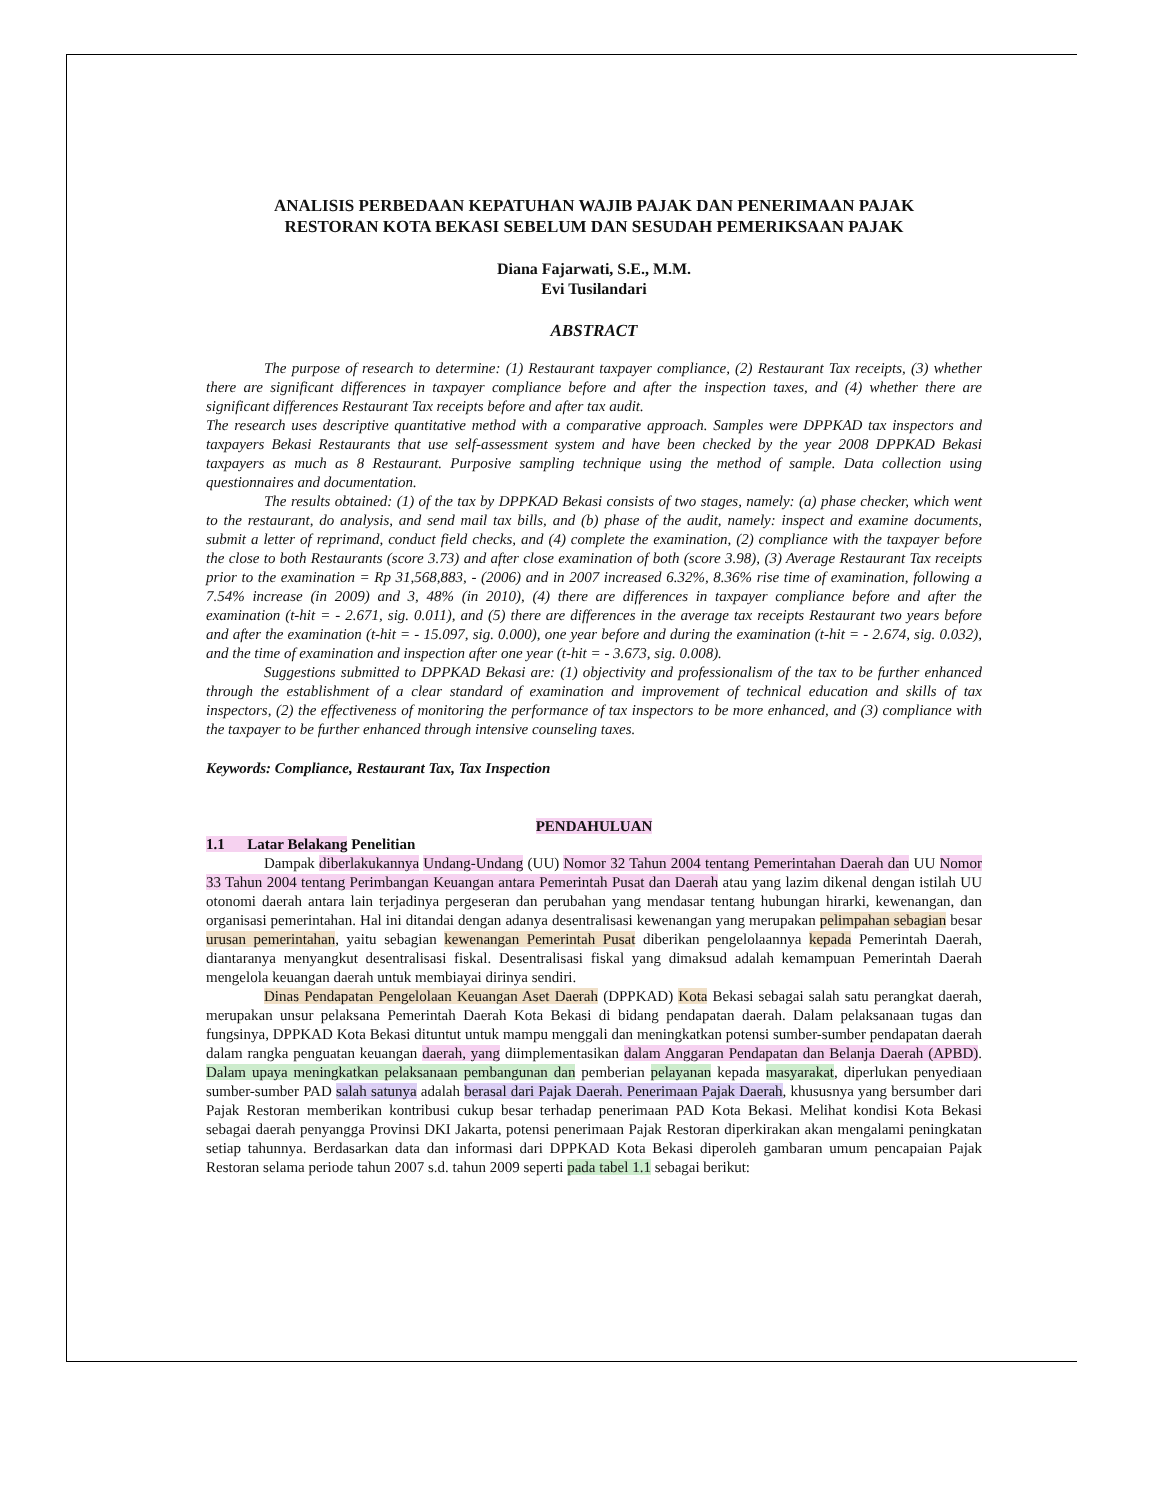ANALISIS PERBEDAAN KEPATUHAN WAJIB PAJAK DAN PENERIMAAN PAJAK
RESTORAN KOTA BEKASI SEBELUM DAN SESUDAH PEMERIKSAAN PAJAK
Diana Fajarwati, S.E., M.M.
Evi Tusilandari
ABSTRACT
The purpose of research to determine: (1) Restaurant taxpayer compliance, (2) Restaurant Tax receipts, (3) whether there are significant differences in taxpayer compliance before and after the inspection taxes, and (4) whether there are significant differences Restaurant Tax receipts before and after tax audit.
The research uses descriptive quantitative method with a comparative approach. Samples were DPPKAD tax inspectors and taxpayers Bekasi Restaurants that use self-assessment system and have been checked by the year 2008 DPPKAD Bekasi taxpayers as much as 8 Restaurant. Purposive sampling technique using the method of sample. Data collection using questionnaires and documentation.
The results obtained: (1) of the tax by DPPKAD Bekasi consists of two stages, namely: (a) phase checker, which went to the restaurant, do analysis, and send mail tax bills, and (b) phase of the audit, namely: inspect and examine documents, submit a letter of reprimand, conduct field checks, and (4) complete the examination, (2) compliance with the taxpayer before the close to both Restaurants (score 3.73) and after close examination of both (score 3.98), (3) Average Restaurant Tax receipts prior to the examination = Rp 31,568,883, - (2006) and in 2007 increased 6.32%, 8.36% rise time of examination, following a 7.54% increase (in 2009) and 3, 48% (in 2010), (4) there are differences in taxpayer compliance before and after the examination (t-hit = - 2.671, sig. 0.011), and (5) there are differences in the average tax receipts Restaurant two years before and after the examination (t-hit = - 15.097, sig. 0.000), one year before and during the examination (t-hit = - 2.674, sig. 0.032), and the time of examination and inspection after one year (t-hit = - 3.673, sig. 0.008).
Suggestions submitted to DPPKAD Bekasi are: (1) objectivity and professionalism of the tax to be further enhanced through the establishment of a clear standard of examination and improvement of technical education and skills of tax inspectors, (2) the effectiveness of monitoring the performance of tax inspectors to be more enhanced, and (3) compliance with the taxpayer to be further enhanced through intensive counseling taxes.
Keywords: Compliance, Restaurant Tax, Tax Inspection
PENDAHULUAN
1.1 Latar Belakang Penelitian
Dampak diberlakukannya Undang-Undang (UU) Nomor 32 Tahun 2004 tentang Pemerintahan Daerah dan UU Nomor 33 Tahun 2004 tentang Perimbangan Keuangan antara Pemerintah Pusat dan Daerah atau yang lazim dikenal dengan istilah UU otonomi daerah antara lain terjadinya pergeseran dan perubahan yang mendasar tentang hubungan hirarki, kewenangan, dan organisasi pemerintahan. Hal ini ditandai dengan adanya desentralisasi kewenangan yang merupakan pelimpahan sebagian besar urusan pemerintahan, yaitu sebagian kewenangan Pemerintah Pusat diberikan pengelolaannya kepada Pemerintah Daerah, diantaranya menyangkut desentralisasi fiskal. Desentralisasi fiskal yang dimaksud adalah kemampuan Pemerintah Daerah mengelola keuangan daerah untuk membiayai dirinya sendiri.
Dinas Pendapatan Pengelolaan Keuangan Aset Daerah (DPPKAD) Kota Bekasi sebagai salah satu perangkat daerah, merupakan unsur pelaksana Pemerintah Daerah Kota Bekasi di bidang pendapatan daerah. Dalam pelaksanaan tugas dan fungsinya, DPPKAD Kota Bekasi dituntut untuk mampu menggali dan meningkatkan potensi sumber-sumber pendapatan daerah dalam rangka penguatan keuangan daerah, yang diimplementasikan dalam Anggaran Pendapatan dan Belanja Daerah (APBD). Dalam upaya meningkatkan pelaksanaan pembangunan dan pemberian pelayanan kepada masyarakat, diperlukan penyediaan sumber-sumber PAD salah satunya adalah berasal dari Pajak Daerah. Penerimaan Pajak Daerah, khususnya yang bersumber dari Pajak Restoran memberikan kontribusi cukup besar terhadap penerimaan PAD Kota Bekasi. Melihat kondisi Kota Bekasi sebagai daerah penyangga Provinsi DKI Jakarta, potensi penerimaan Pajak Restoran diperkirakan akan mengalami peningkatan setiap tahunnya. Berdasarkan data dan informasi dari DPPKAD Kota Bekasi diperoleh gambaran umum pencapaian Pajak Restoran selama periode tahun 2007 s.d. tahun 2009 seperti pada tabel 1.1 sebagai berikut: